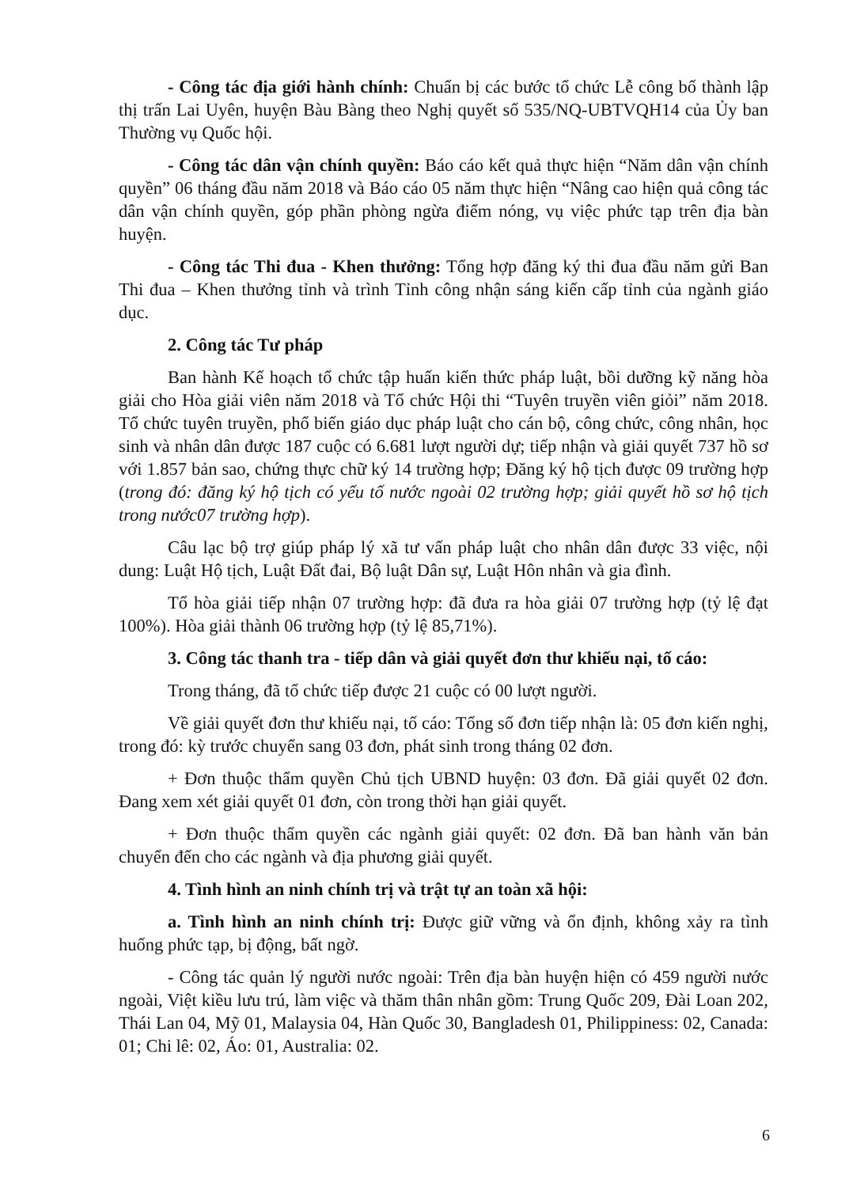- Công tác địa giới hành chính: Chuẩn bị các bước tổ chức Lễ công bố thành lập thị trấn Lai Uyên, huyện Bàu Bàng theo Nghị quyết số 535/NQ-UBTVQH14 của Ủy ban Thường vụ Quốc hội.
- Công tác dân vận chính quyền: Báo cáo kết quả thực hiện “Năm dân vận chính quyền” 06 tháng đầu năm 2018 và Báo cáo 05 năm thực hiện “Nâng cao hiện quả công tác dân vận chính quyền, góp phần phòng ngừa điểm nóng, vụ việc phức tạp trên địa bàn huyện.
- Công tác Thi đua - Khen thưởng: Tổng hợp đăng ký thi đua đầu năm gửi Ban Thi đua – Khen thưởng tỉnh và trình Tỉnh công nhận sáng kiến cấp tỉnh của ngành giáo dục.
2. Công tác Tư pháp
Ban hành Kế hoạch tổ chức tập huấn kiến thức pháp luật, bồi dưỡng kỹ năng hòa giải cho Hòa giải viên năm 2018 và Tổ chức Hội thi “Tuyên truyền viên giỏi” năm 2018. Tổ chức tuyên truyền, phổ biến giáo dục pháp luật cho cán bộ, công chức, công nhân, học sinh và nhân dân được 187 cuộc có 6.681 lượt người dự; tiếp nhận và giải quyết 737 hồ sơ với 1.857 bản sao, chứng thực chữ ký 14 trường hợp; Đăng ký hộ tịch được 09 trường hợp (trong đó: đăng ký hộ tịch có yếu tố nước ngoài 02 trường hợp; giải quyết hồ sơ hộ tịch trong nước07 trường hợp).
Câu lạc bộ trợ giúp pháp lý xã tư vấn pháp luật cho nhân dân được 33 việc, nội dung: Luật Hộ tịch, Luật Đất đai, Bộ luật Dân sự, Luật Hôn nhân và gia đình.
Tổ hòa giải tiếp nhận 07 trường hợp: đã đưa ra hòa giải 07 trường hợp (tỷ lệ đạt 100%). Hòa giải thành 06 trường hợp (tỷ lệ 85,71%).
3. Công tác thanh tra - tiếp dân và giải quyết đơn thư khiếu nại, tố cáo:
Trong tháng, đã tổ chức tiếp được 21 cuộc có 00 lượt người.
Về giải quyết đơn thư khiếu nại, tố cáo: Tổng số đơn tiếp nhận là: 05 đơn kiến nghị, trong đó: kỳ trước chuyển sang 03 đơn, phát sinh trong tháng 02 đơn.
+ Đơn thuộc thẩm quyền Chủ tịch UBND huyện: 03 đơn. Đã giải quyết 02 đơn. Đang xem xét giải quyết 01 đơn, còn trong thời hạn giải quyết.
+ Đơn thuộc thẩm quyền các ngành giải quyết: 02 đơn. Đã ban hành văn bản chuyển đến cho các ngành và địa phương giải quyết.
4. Tình hình an ninh chính trị và trật tự an toàn xã hội:
a. Tình hình an ninh chính trị: Được giữ vững và ổn định, không xảy ra tình huống phức tạp, bị động, bất ngờ.
- Công tác quản lý người nước ngoài: Trên địa bàn huyện hiện có 459 người nước ngoài, Việt kiều lưu trú, làm việc và thăm thân nhân gồm: Trung Quốc 209, Đài Loan 202, Thái Lan 04, Mỹ 01, Malaysia 04, Hàn Quốc 30, Bangladesh 01, Philippiness: 02, Canada: 01; Chi lê: 02, Áo: 01, Australia: 02.
6